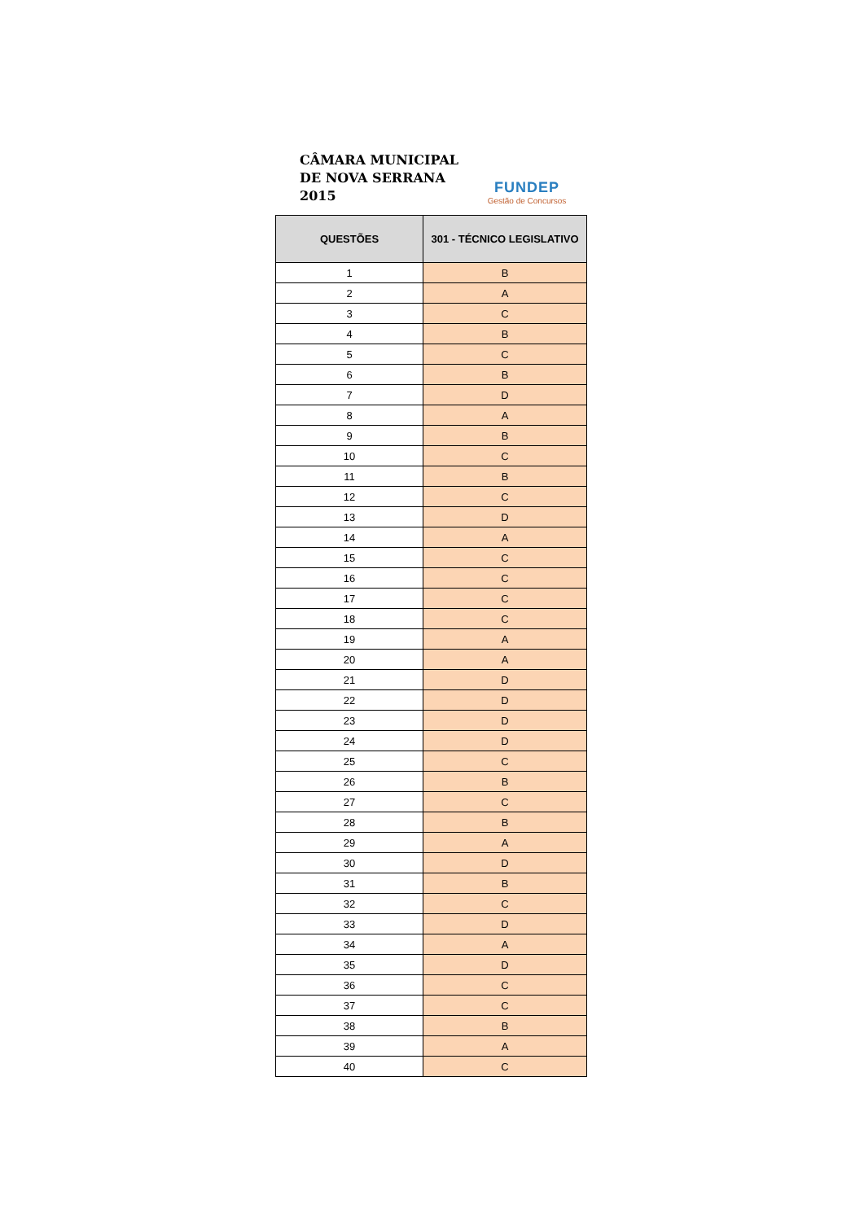CÂMARA MUNICIPAL
DE NOVA SERRANA
2015
FUNDEP
Gestão de Concursos
| QUESTÕES | 301 - TÉCNICO LEGISLATIVO |
| --- | --- |
| 1 | B |
| 2 | A |
| 3 | C |
| 4 | B |
| 5 | C |
| 6 | B |
| 7 | D |
| 8 | A |
| 9 | B |
| 10 | C |
| 11 | B |
| 12 | C |
| 13 | D |
| 14 | A |
| 15 | C |
| 16 | C |
| 17 | C |
| 18 | C |
| 19 | A |
| 20 | A |
| 21 | D |
| 22 | D |
| 23 | D |
| 24 | D |
| 25 | C |
| 26 | B |
| 27 | C |
| 28 | B |
| 29 | A |
| 30 | D |
| 31 | B |
| 32 | C |
| 33 | D |
| 34 | A |
| 35 | D |
| 36 | C |
| 37 | C |
| 38 | B |
| 39 | A |
| 40 | C |